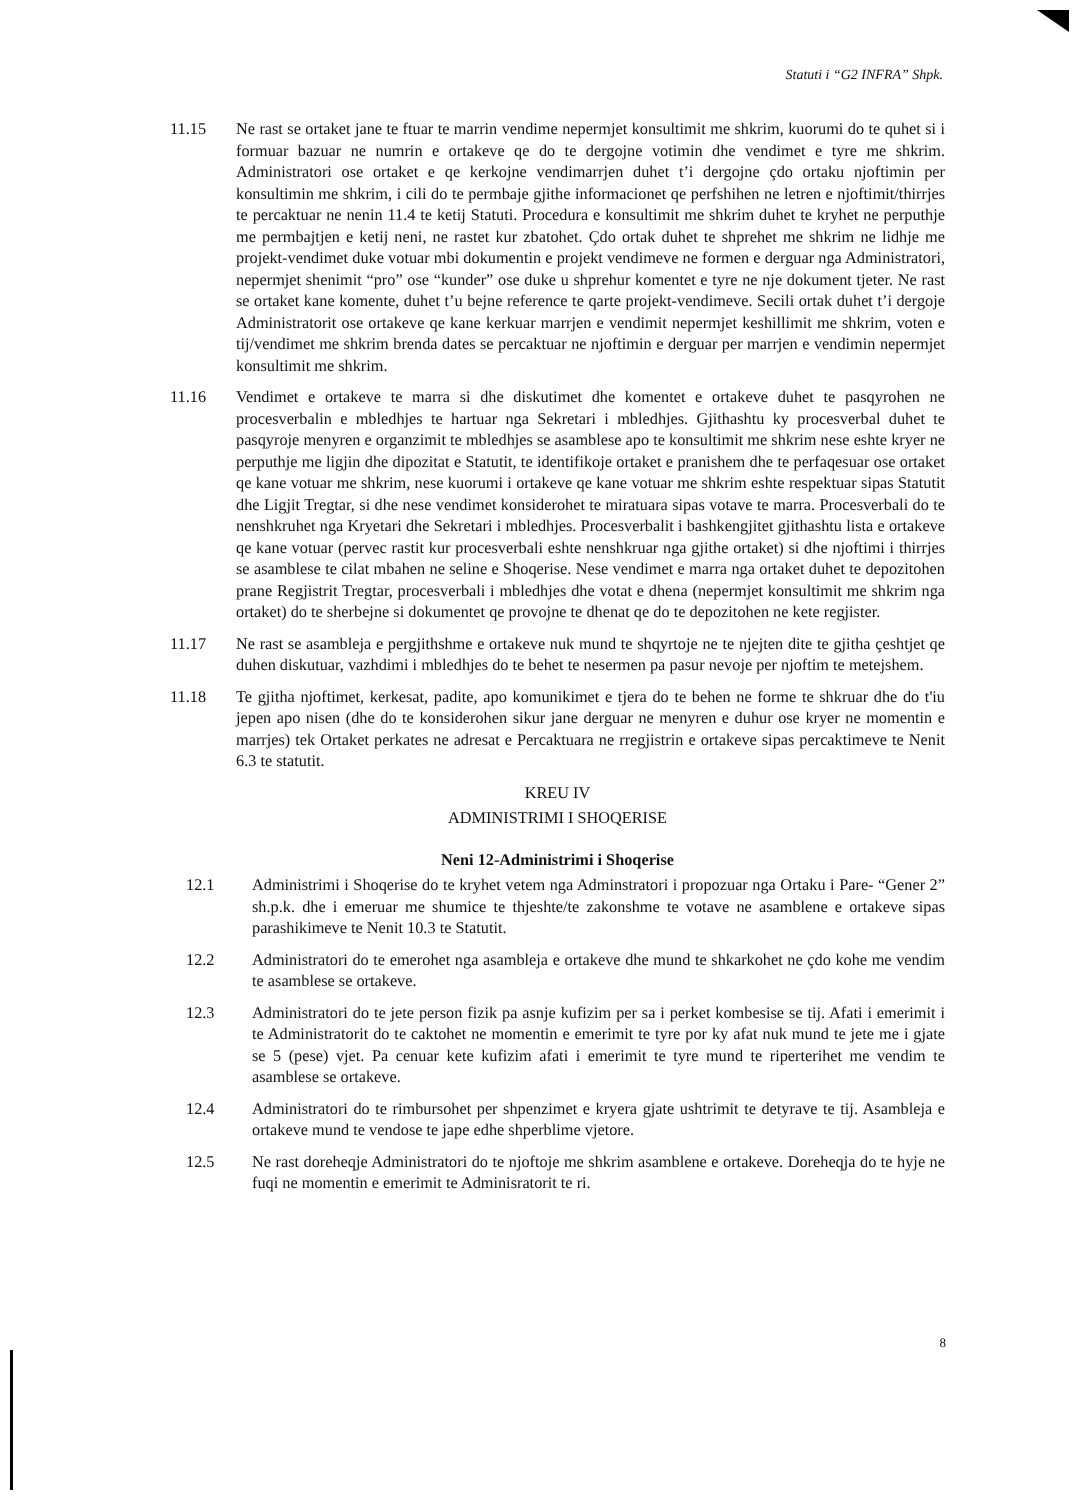Statuti i “G2 INFRA” Shpk.
11.15 Ne rast se ortaket jane te ftuar te marrin vendime nepermjet konsultimit me shkrim, kuorumi do te quhet si i formuar bazuar ne numrin e ortakeve qe do te dergojne votimin dhe vendimet e tyre me shkrim. Administratori ose ortaket e qe kerkojne vendimarrjen duhet t’i dergojne çdo ortaku njoftimin per konsultimin me shkrim, i cili do te permbaje gjithe informacionet qe perfshihen ne letren e njoftimit/thirrjes te percaktuar ne nenin 11.4 te ketij Statuti. Procedura e konsultimit me shkrim duhet te kryhet ne perputhje me permbajtjen e ketij neni, ne rastet kur zbatohet. Çdo ortak duhet te shprehet me shkrim ne lidhje me projekt-vendimet duke votuar mbi dokumentin e projekt vendimeve ne formen e derguar nga Administratori, nepermjet shenimit “pro” ose “kunder” ose duke u shprehur komentet e tyre ne nje dokument tjeter. Ne rast se ortaket kane komente, duhet t’u bejne reference te qarte projekt-vendimeve. Secili ortak duhet t’i dergoje Administratorit ose ortakeve qe kane kerkuar marrjen e vendimit nepermjet keshillimit me shkrim, voten e tij/vendimet me shkrim brenda dates se percaktuar ne njoftimin e derguar per marrjen e vendimin nepermjet konsultimit me shkrim.
11.16 Vendimet e ortakeve te marra si dhe diskutimet dhe komentet e ortakeve duhet te pasqyrohen ne procesverbalin e mbledhjes te hartuar nga Sekretari i mbledhjes. Gjithashtu ky procesverbal duhet te pasqyroje menyren e organzimit te mbledhjes se asamblese apo te konsultimit me shkrim nese eshte kryer ne perputhje me ligjin dhe dipozitat e Statutit, te identifikoje ortaket e pranishem dhe te perfaqesuar ose ortaket qe kane votuar me shkrim, nese kuorumi i ortakeve qe kane votuar me shkrim eshte respektuar sipas Statutit dhe Ligjit Tregtar, si dhe nese vendimet konsiderohet te miratuara sipas votave te marra. Procesverbali do te nenshkruhet nga Kryetari dhe Sekretari i mbledhjes. Procesverbalit i bashkengjitet gjithashtu lista e ortakeve qe kane votuar (pervec rastit kur procesverbali eshte nenshkruar nga gjithe ortaket) si dhe njoftimi i thirrjes se asamblese te cilat mbahen ne seline e Shoqerise. Nese vendimet e marra nga ortaket duhet te depozitohen prane Regjistrit Tregtar, procesverbali i mbledhjes dhe votat e dhena (nepermjet konsultimit me shkrim nga ortaket) do te sherbejne si dokumentet qe provojne te dhenat qe do te depozitohen ne kete regjister.
11.17 Ne rast se asambleja e pergjithshme e ortakeve nuk mund te shqyrtoje ne te njejten dite te gjitha çeshtjet qe duhen diskutuar, vazhdimi i mbledhjes do te behet te nesermen pa pasur nevoje per njoftim te metejshem.
11.18 Te gjitha njoftimet, kerkesat, padite, apo komunikimet e tjera do te behen ne forme te shkruar dhe do t'iu jepen apo nisen (dhe do te konsiderohen sikur jane derguar ne menyren e duhur ose kryer ne momentin e marrjes) tek Ortaket perkates ne adresat e Percaktuara ne rregjistrin e ortakeve sipas percaktimeve te Nenit 6.3 te statutit.
KREU IV
ADMINISTRIMI I SHOQERISE
Neni 12-Administrimi i Shoqerise
12.1 Administrimi i Shoqerise do te kryhet vetem nga Adminstratori i propozuar nga Ortaku i Pare- “Gener 2” sh.p.k. dhe i emeruar me shumice te thjeshte/te zakonshme te votave ne asamblene e ortakeve sipas parashikimeve te Nenit 10.3 te Statutit.
12.2 Administratori do te emerohet nga asambleja e ortakeve dhe mund te shkarkohet ne çdo kohe me vendim te asamblese se ortakeve.
12.3 Administratori do te jete person fizik pa asnje kufizim per sa i perket kombesise se tij. Afati i emerimit i te Administratorit do te caktohet ne momentin e emerimit te tyre por ky afat nuk mund te jete me i gjate se 5 (pese) vjet. Pa cenuar kete kufizim afati i emerimit te tyre mund te riperterihet me vendim te asamblese se ortakeve.
12.4 Administratori do te rimbursohet per shpenzimet e kryera gjate ushtrimit te detyrave te tij. Asambleja e ortakeve mund te vendose te jape edhe shperblime vjetore.
12.5 Ne rast doreheqje Administratori do te njoftoje me shkrim asamblene e ortakeve. Doreheqja do te hyje ne fuqi ne momentin e emerimit te Adminisratorit te ri.
8